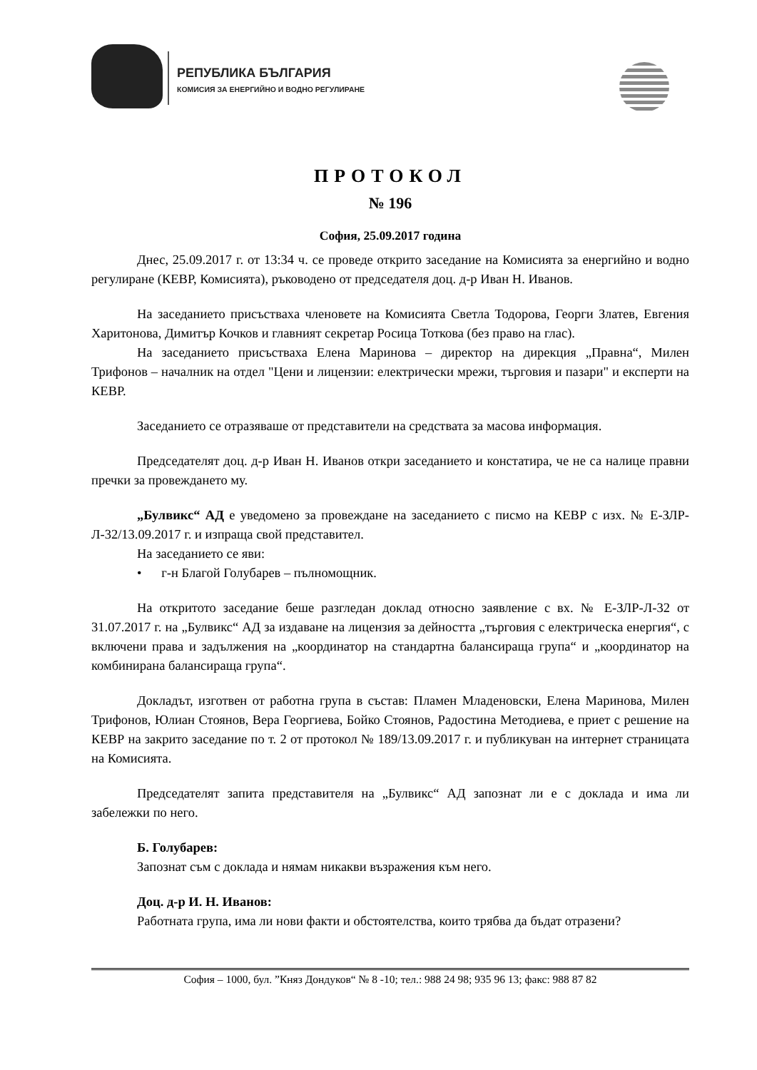РЕПУБЛИКА БЪЛГАРИЯ
КОМИСИЯ ЗА ЕНЕРГИЙНО И ВОДНО РЕГУЛИРАНЕ
ПРОТОКОЛ
№ 196
София, 25.09.2017 година
Днес, 25.09.2017 г. от 13:34 ч. се проведе открито заседание на Комисията за енергийно и водно регулиране (КЕВР, Комисията), ръководено от председателя доц. д-р Иван Н. Иванов.
На заседанието присъстваха членовете на Комисията Светла Тодорова, Георги Златев, Евгения Харитонова, Димитър Кочков и главният секретар Росица Тоткова (без право на глас).
На заседанието присъстваха Елена Маринова – директор на дирекция „Правна“, Милен Трифонов – началник на отдел "Цени и лицензии: електрически мрежи, търговия и пазари" и експерти на КЕВР.
Заседанието се отразяваше от представители на средствата за масова информация.
Председателят доц. д-р Иван Н. Иванов откри заседанието и констатира, че не са налице правни пречки за провеждането му.
„Булвикс“ АД е уведомено за провеждане на заседанието с писмо на КЕВР с изх. № Е-ЗЛР-Л-32/13.09.2017 г. и изпраща свой представител.
На заседанието се яви:
• г-н Благой Голубарев – пълномощник.
На откритото заседание беше разгледан доклад относно заявление с вх. № Е-ЗЛР-Л-32 от 31.07.2017 г. на „Булвикс“ АД за издаване на лицензия за дейността „търговия с електрическа енергия“, с включени права и задължения на „координатор на стандартна балансираща група“ и „координатор на комбинирана балансираща група“.
Докладът, изготвен от работна група в състав: Пламен Младеновски, Елена Маринова, Милен Трифонов, Юлиан Стоянов, Вера Георгиева, Бойко Стоянов, Радостина Методиева, е приет с решение на КЕВР на закрито заседание по т. 2 от протокол № 189/13.09.2017 г. и публикуван на интернет страницата на Комисията.
Председателят запита представителя на „Булвикс“ АД запознат ли е с доклада и има ли забележки по него.
Б. Голубарев:
Запознат съм с доклада и нямам никакви възражения към него.
Доц. д-р И. Н. Иванов:
Работната група, има ли нови факти и обстоятелства, които трябва да бъдат отразени?
София – 1000, бул. ”Княз Дондуков“ № 8 -10; тел.: 988 24 98; 935 96 13; факс: 988 87 82